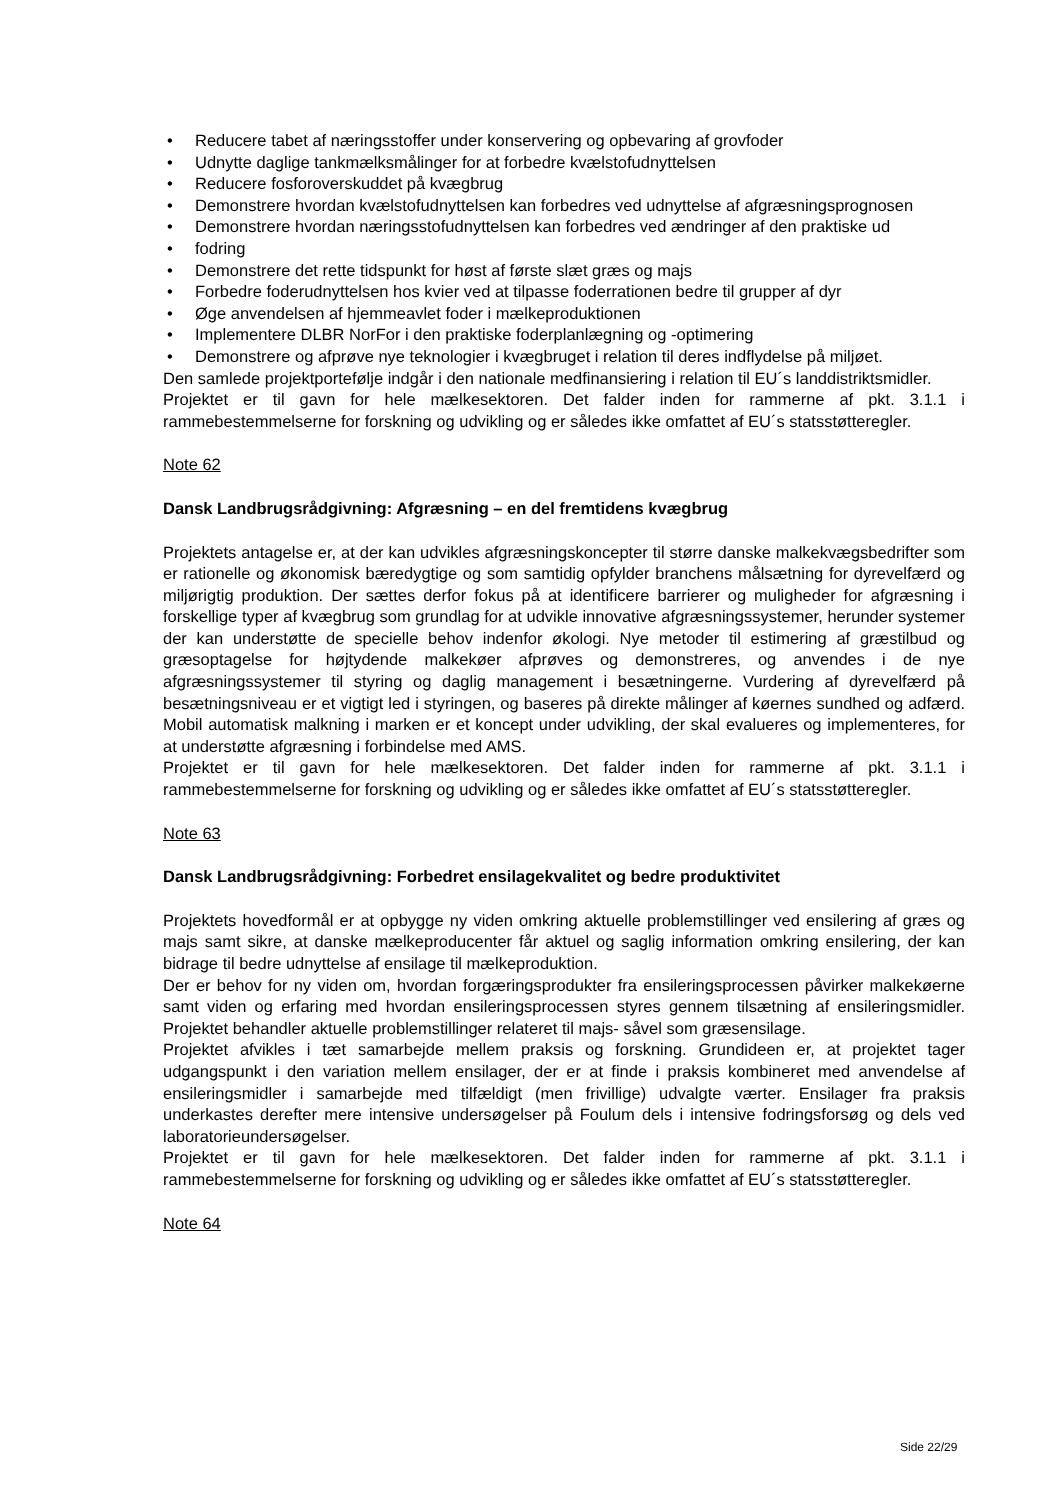• Reducere tabet af næringsstoffer under konservering og opbevaring af grovfoder
• Udnytte daglige tankmælksmålinger for at forbedre kvælstofudnyttelsen
• Reducere fosforoverskuddet på kvægbrug
• Demonstrere hvordan kvælstofudnyttelsen kan forbedres ved udnyttelse af afgræsningsprognosen
• Demonstrere hvordan næringsstofudnyttelsen kan forbedres ved ændringer af den praktiske ud
• fodring
• Demonstrere det rette tidspunkt for høst af første slæt græs og majs
• Forbedre foderudnyttelsen hos kvier ved at tilpasse foderrationen bedre til grupper af dyr
• Øge anvendelsen af hjemmeavlet foder i mælkeproduktionen
• Implementere DLBR NorFor i den praktiske foderplanlægning og -optimering
• Demonstrere og afprøve nye teknologier i kvægbruget i relation til deres indflydelse på miljøet.
Den samlede projektportefølje indgår i den nationale medfinansiering i relation til EU´s landdistriktsmidler.
Projektet er til gavn for hele mælkesektoren. Det falder inden for rammerne af pkt. 3.1.1 i rammebestemmelserne for forskning og udvikling og er således ikke omfattet af EU´s statsstøtteregler.
Note 62
Dansk Landbrugsrådgivning: Afgræsning – en del fremtidens kvægbrug
Projektets antagelse er, at der kan udvikles afgræsningskoncepter til større danske malkekvægsbedrifter som er rationelle og økonomisk bæredygtige og som samtidig opfylder branchens målsætning for dyrevelfærd og miljørigtig produktion. Der sættes derfor fokus på at identificere barrierer og muligheder for afgræsning i forskellige typer af kvægbrug som grundlag for at udvikle innovative afgræsningssystemer, herunder systemer der kan understøtte de specielle behov indenfor økologi. Nye metoder til estimering af græstilbud og græsoptagelse for højtydende malkekøer afprøves og demonstreres, og anvendes i de nye afgræsningssystemer til styring og daglig management i besætningerne. Vurdering af dyrevelfærd på besætningsniveau er et vigtigt led i styringen, og baseres på direkte målinger af køernes sundhed og adfærd. Mobil automatisk malkning i marken er et koncept under udvikling, der skal evalueres og implementeres, for at understøtte afgræsning i forbindelse med AMS.
Projektet er til gavn for hele mælkesektoren. Det falder inden for rammerne af pkt. 3.1.1 i rammebestemmelserne for forskning og udvikling og er således ikke omfattet af EU´s statsstøtteregler.
Note 63
Dansk Landbrugsrådgivning: Forbedret ensilagekvalitet og bedre produktivitet
Projektets hovedformål er at opbygge ny viden omkring aktuelle problemstillinger ved ensilering af græs og majs samt sikre, at danske mælkeproducenter får aktuel og saglig information omkring ensilering, der kan bidrage til bedre udnyttelse af ensilage til mælkeproduktion.
Der er behov for ny viden om, hvordan forgæringsprodukter fra ensileringsprocessen påvirker malkekøerne samt viden og erfaring med hvordan ensileringsprocessen styres gennem tilsætning af ensileringsmidler. Projektet behandler aktuelle problemstillinger relateret til majs- såvel som græsensilage.
Projektet afvikles i tæt samarbejde mellem praksis og forskning. Grundideen er, at projektet tager udgangspunkt i den variation mellem ensilager, der er at finde i praksis kombineret med anvendelse af ensileringsmidler i samarbejde med tilfældigt (men frivillige) udvalgte værter. Ensilager fra praksis underkastes derefter mere intensive undersøgelser på Foulum dels i intensive fodringsforsøg og dels ved laboratorieundersøgelser.
Projektet er til gavn for hele mælkesektoren. Det falder inden for rammerne af pkt. 3.1.1 i rammebestemmelserne for forskning og udvikling og er således ikke omfattet af EU´s statsstøtteregler.
Note 64
Side 22/29